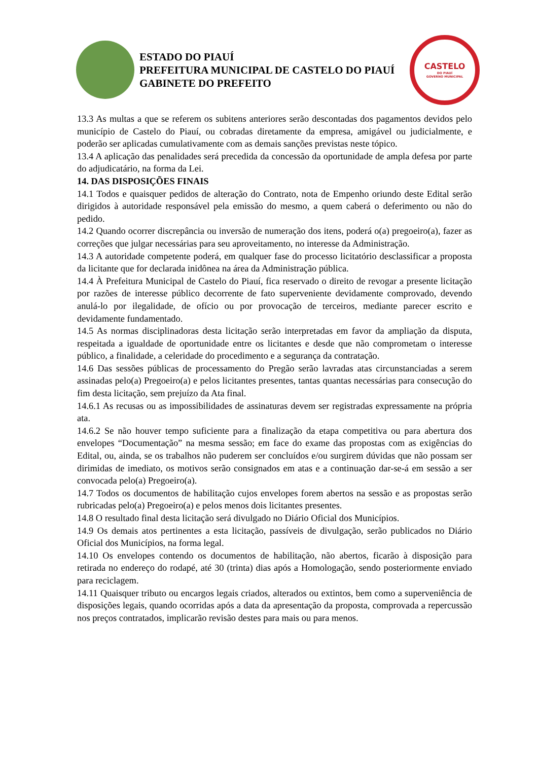ESTADO DO PIAUÍ
PREFEITURA MUNICIPAL DE CASTELO DO PIAUÍ
GABINETE DO PREFEITO
CASTELO
DO PIAUÍ
GOVERNO MUNICIPAL
13.3 As multas a que se referem os subitens anteriores serão descontadas dos pagamentos devidos pelo município de Castelo do Piauí, ou cobradas diretamente da empresa, amigável ou judicialmente, e poderão ser aplicadas cumulativamente com as demais sanções previstas neste tópico.
13.4 A aplicação das penalidades será precedida da concessão da oportunidade de ampla defesa por parte do adjudicatário, na forma da Lei.
14. DAS DISPOSIÇÕES FINAIS
14.1 Todos e quaisquer pedidos de alteração do Contrato, nota de Empenho oriundo deste Edital serão dirigidos à autoridade responsável pela emissão do mesmo, a quem caberá o deferimento ou não do pedido.
14.2 Quando ocorrer discrepância ou inversão de numeração dos itens, poderá o(a) pregoeiro(a), fazer as correções que julgar necessárias para seu aproveitamento, no interesse da Administração.
14.3 A autoridade competente poderá, em qualquer fase do processo licitatório desclassificar a proposta da licitante que for declarada inidônea na área da Administração pública.
14.4 À Prefeitura Municipal de Castelo do Piauí, fica reservado o direito de revogar a presente licitação por razões de interesse público decorrente de fato superveniente devidamente comprovado, devendo anulá-lo por ilegalidade, de ofício ou por provocação de terceiros, mediante parecer escrito e devidamente fundamentado.
14.5 As normas disciplinadoras desta licitação serão interpretadas em favor da ampliação da disputa, respeitada a igualdade de oportunidade entre os licitantes e desde que não comprometam o interesse público, a finalidade, a celeridade do procedimento e a segurança da contratação.
14.6 Das sessões públicas de processamento do Pregão serão lavradas atas circunstanciadas a serem assinadas pelo(a) Pregoeiro(a) e pelos licitantes presentes, tantas quantas necessárias para consecução do fim desta licitação, sem prejuízo da Ata final.
14.6.1 As recusas ou as impossibilidades de assinaturas devem ser registradas expressamente na própria ata.
14.6.2 Se não houver tempo suficiente para a finalização da etapa competitiva ou para abertura dos envelopes “Documentação” na mesma sessão; em face do exame das propostas com as exigências do Edital, ou, ainda, se os trabalhos não puderem ser concluídos e/ou surgirem dúvidas que não possam ser dirimidas de imediato, os motivos serão consignados em atas e a continuação dar-se-á em sessão a ser convocada pelo(a) Pregoeiro(a).
14.7 Todos os documentos de habilitação cujos envelopes forem abertos na sessão e as propostas serão rubricadas pelo(a) Pregoeiro(a) e pelos menos dois licitantes presentes.
14.8 O resultado final desta licitação será divulgado no Diário Oficial dos Municípios.
14.9 Os demais atos pertinentes a esta licitação, passíveis de divulgação, serão publicados no Diário Oficial dos Municípios, na forma legal.
14.10 Os envelopes contendo os documentos de habilitação, não abertos, ficarão à disposição para retirada no endereço do rodapé, até 30 (trinta) dias após a Homologação, sendo posteriormente enviado para reciclagem.
14.11 Quaisquer tributo ou encargos legais criados, alterados ou extintos, bem como a superveniência de disposições legais, quando ocorridas após a data da apresentação da proposta, comprovada a repercussão nos preços contratados, implicarão revisão destes para mais ou para menos.